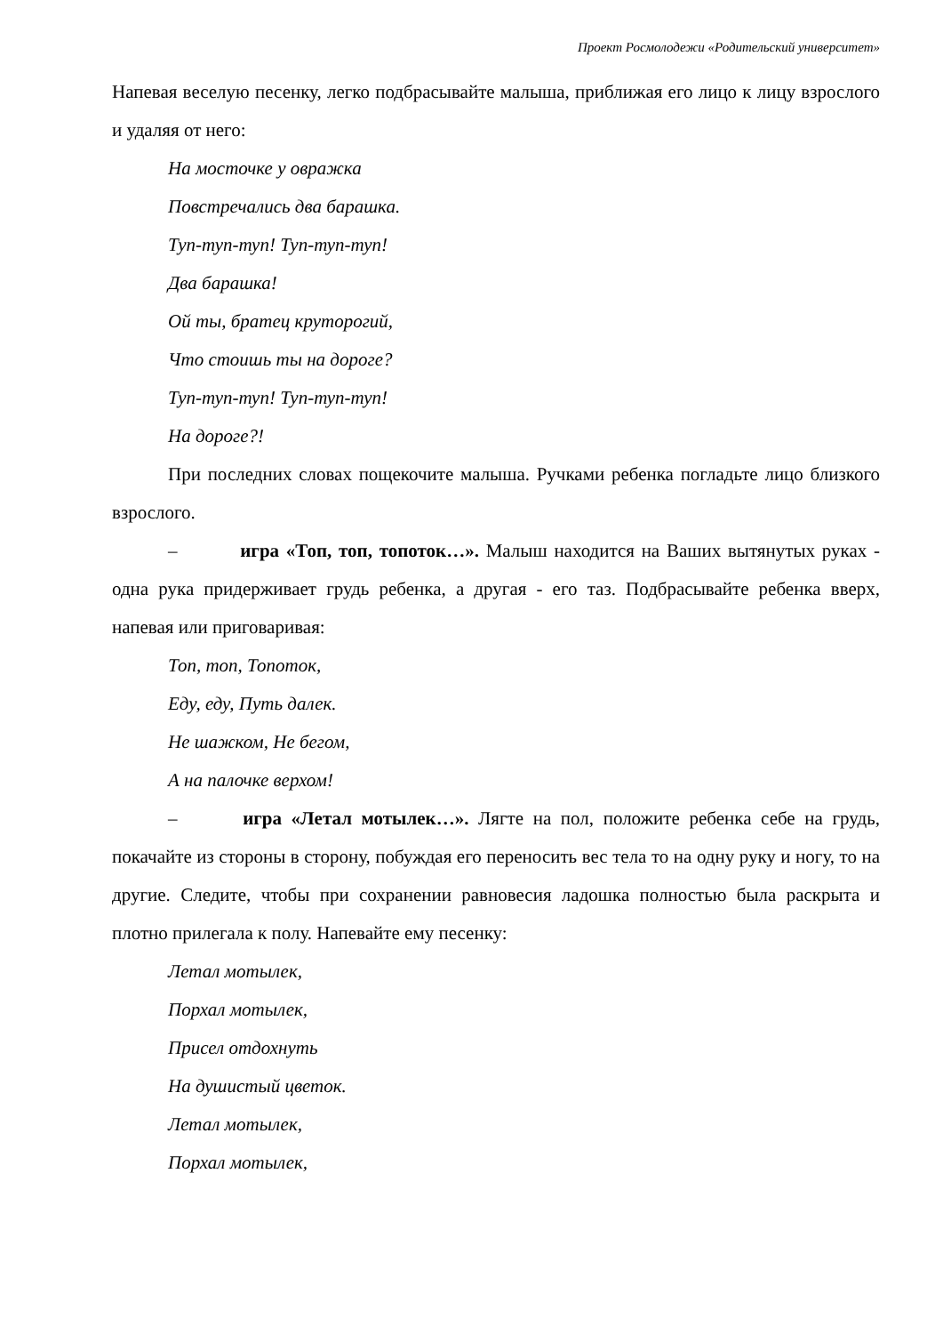Проект Росмолодежи «Родительский университет»
Напевая веселую песенку, легко подбрасывайте малыша, приближая его лицо к лицу взрослого и удаляя от него:
На мосточке у овражка
Повстречались два барашка.
Туп-туп-туп! Туп-туп-туп!
Два барашка!
Ой ты, братец круторогий,
Что стоишь ты на дороге?
Туп-туп-туп! Туп-туп-туп!
На дороге?!
При последних словах пощекочите малыша. Ручками ребенка погладьте лицо близкого взрослого.
– игра «Топ, топ, топоток…». Малыш находится на Ваших вытянутых руках - одна рука придерживает грудь ребенка, а другая - его таз. Подбрасывайте ребенка вверх, напевая или приговаривая:
Топ, топ, Топоток,
Еду, еду, Путь далек.
Не шажком, Не бегом,
А на палочке верхом!
– игра «Летал мотылек…». Лягте на пол, положите ребенка себе на грудь, покачайте из стороны в сторону, побуждая его переносить вес тела то на одну руку и ногу, то на другие. Следите, чтобы при сохранении равновесия ладошка полностью была раскрыта и плотно прилегала к полу. Напевайте ему песенку:
Летал мотылек,
Порхал мотылек,
Присел отдохнуть
На душистый цветок.
Летал мотылек,
Порхал мотылек,